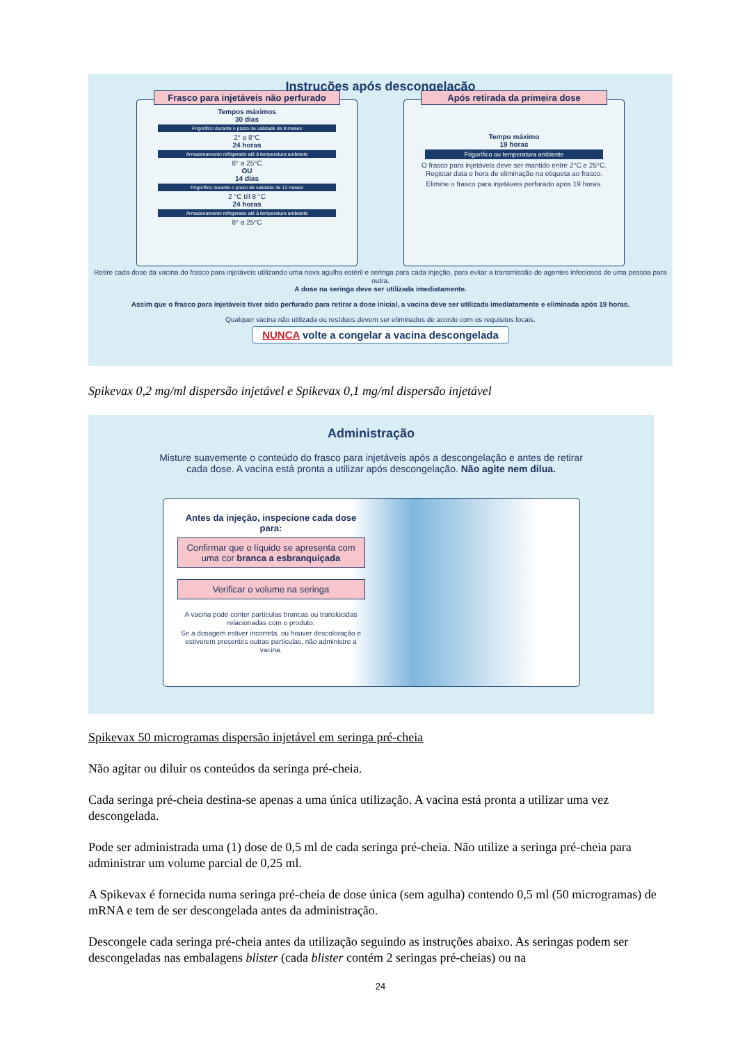Instruções após descongelação
Frasco para injetáveis não perfurado
Tempos máximos
30 dias
Frigorífico durante o prazo de validade de 9 meses
2° a 8°C
24 horas
Armazenamento refrigerado até à temperatura ambiente
8° a 25°C
OU
14 dias
Frigorífico durante o prazo de validade de 12 meses
2 °C till 8 °C
24 horas
Armazenamento refrigerado até à temperatura ambiente
8° a 25°C
Após retirada da primeira dose
Tempo máximo
19 horas
Frigorífico ou temperatura ambiente
O frasco para injetáveis deve ser mantido entre 2°C e 25°C.
Registar data e hora de eliminação na etiqueta ao frasco.
Elimine o frasco para injetáveis perfurado após 19 horas.
Retire cada dose da vacina do frasco para injetáveis utilizando uma nova agulha estéril e seringa para cada injeção, para evitar a transmissão de agentes infeciosos de uma pessoa para outra.
A dose na seringa deve ser utilizada imediatamente.
Assim que o frasco para injetáveis tiver sido perfurado para retirar a dose inicial, a vacina deve ser utilizada imediatamente e eliminada após 19 horas.
Qualquer vacina não utilizada ou resíduos devem ser eliminados de acordo com os requisitos locais.
NUNCA volte a congelar a vacina descongelada
Spikevax 0,2 mg/ml dispersão injetável e Spikevax 0,1 mg/ml dispersão injetável
Administração
Misture suavemente o conteúdo do frasco para injetáveis após a descongelação e antes de retirar cada dose. A vacina está pronta a utilizar após descongelação. Não agite nem dilua.
Antes da injeção, inspecione cada dose para:
Confirmar que o líquido se apresenta com uma cor branca a esbranquiçada
Verificar o volume na seringa
A vacina pode conter partículas brancas ou translúcidas relacionadas com o produto.
Se a dosagem estiver incorreta, ou houver descoloração e estiverem presentes outras partículas, não administre a vacina.
Spikevax 50 microgramas dispersão injetável em seringa pré-cheia
Não agitar ou diluir os conteúdos da seringa pré-cheia.
Cada seringa pré-cheia destina-se apenas a uma única utilização. A vacina está pronta a utilizar uma vez descongelada.
Pode ser administrada uma (1) dose de 0,5 ml de cada seringa pré-cheia. Não utilize a seringa pré-cheia para administrar um volume parcial de 0,25 ml.
A Spikevax é fornecida numa seringa pré-cheia de dose única (sem agulha) contendo 0,5 ml (50 microgramas) de mRNA e tem de ser descongelada antes da administração.
Descongele cada seringa pré-cheia antes da utilização seguindo as instruções abaixo. As seringas podem ser descongeladas nas embalagens blister (cada blister contém 2 seringas pré-cheias) ou na
24